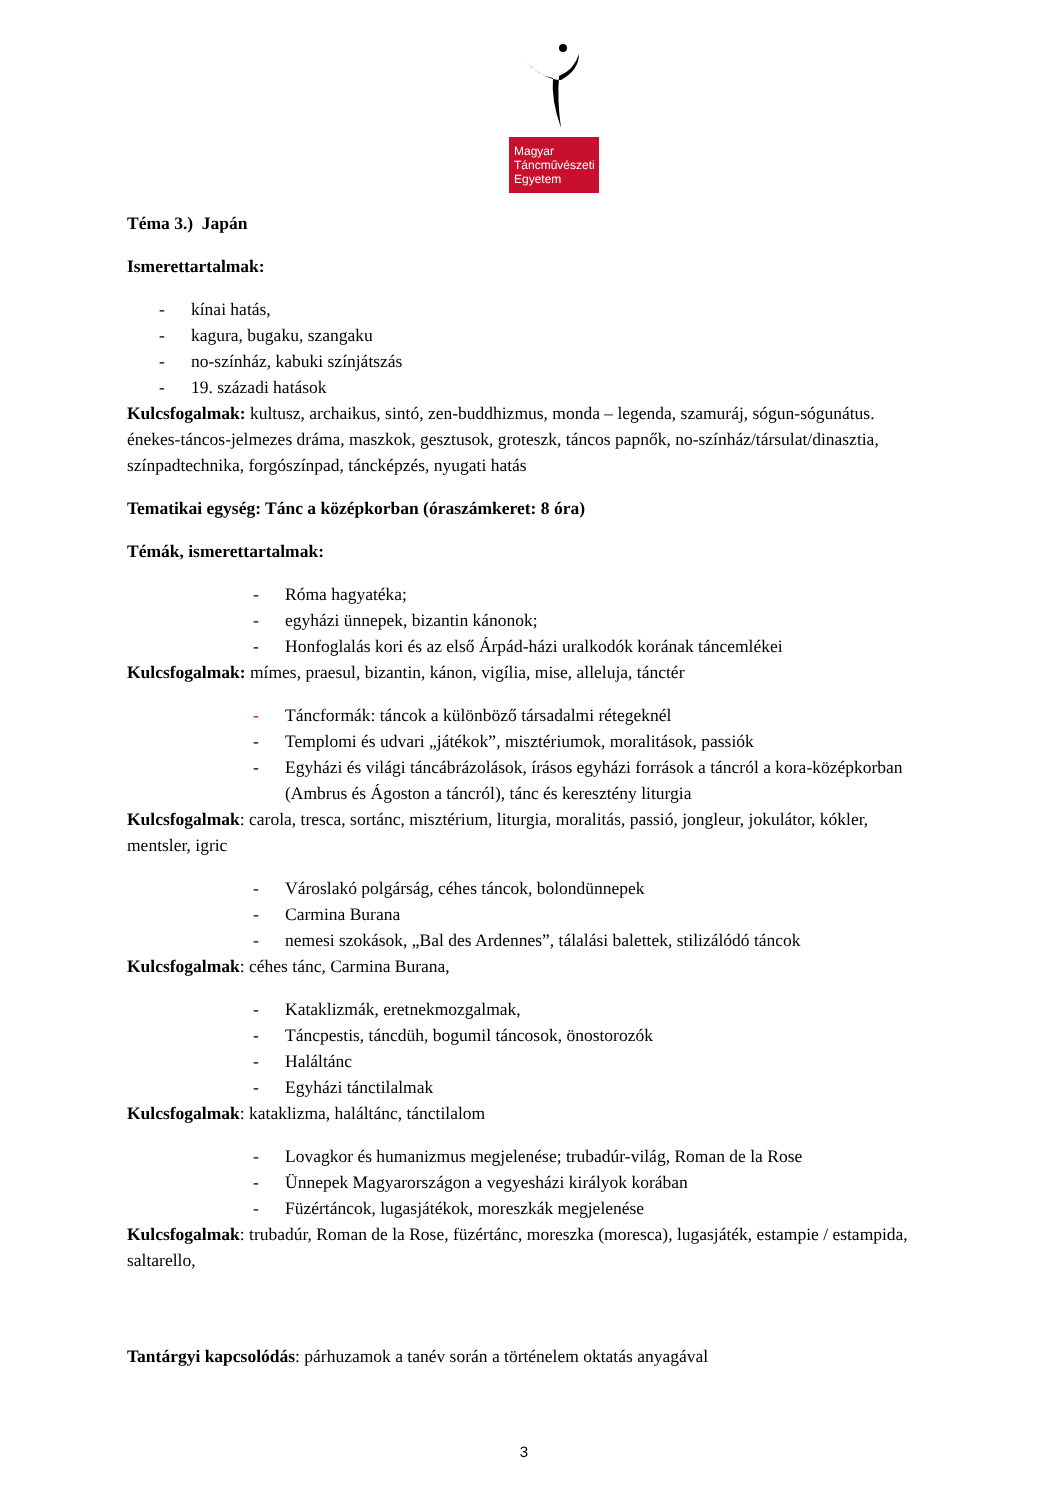Magyar
Táncművészeti
Egyetem
Téma 3.) Japán
Ismerettartalmak:
- kínai hatás,
- kagura, bugaku, szangaku
- no-színház, kabuki színjátszás
- 19. századi hatások
Kulcsfogalmak: kultusz, archaikus, sintó, zen-buddhizmus, monda – legenda, szamuráj, sógun-sógunátus. énekes-táncos-jelmezes dráma, maszkok, gesztusok, groteszk, táncos papnők, no-színház/társulat/dinasztia, színpadtechnika, forgószínpad, táncképzés, nyugati hatás
Tematikai egység: Tánc a középkorban (óraszámkeret: 8 óra)
Témák, ismerettartalmak:
- Róma hagyatéka;
- egyházi ünnepek, bizantin kánonok;
- Honfoglalás kori és az első Árpád-házi uralkodók korának táncemlékei
Kulcsfogalmak: mímes, praesul, bizantin, kánon, vigília, mise, alleluja, tánctér
- Táncformák: táncok a különböző társadalmi rétegeknél
- Templomi és udvari „játékok”, misztériumok, moralitások, passiók
- Egyházi és világi táncábrázolások, írásos egyházi források a táncról a kora-középkorban (Ambrus és Ágoston a táncról), tánc és keresztény liturgia
Kulcsfogalmak: carola, tresca, sortánc, misztérium, liturgia, moralitás, passió, jongleur, jokulátor, kókler, mentsler, igric
- Városlakó polgárság, céhes táncok, bolondünnepek
- Carmina Burana
- nemesi szokások, „Bal des Ardennes”, tálalási balettek, stilizálódó táncok
Kulcsfogalmak: céhes tánc, Carmina Burana,
- Kataklizmák, eretnekmozgalmak,
- Táncpestis, táncdüh, bogumil táncosok, önostorozók
- Haláltánc
- Egyházi tánctilalmak
Kulcsfogalmak: kataklizma, haláltánc, tánctilalom
- Lovagkor és humanizmus megjelenése; trubadúr-világ, Roman de la Rose
- Ünnepek Magyarországon a vegyesházi királyok korában
- Füzértáncok, lugasjátékok, moreszkák megjelenése
Kulcsfogalmak: trubadúr, Roman de la Rose, füzértánc, moreszka (moresca), lugasjáték, estampie / estampida, saltarello,
Tantárgyi kapcsolódás: párhuzamok a tanév során a történelem oktatás anyagával
3